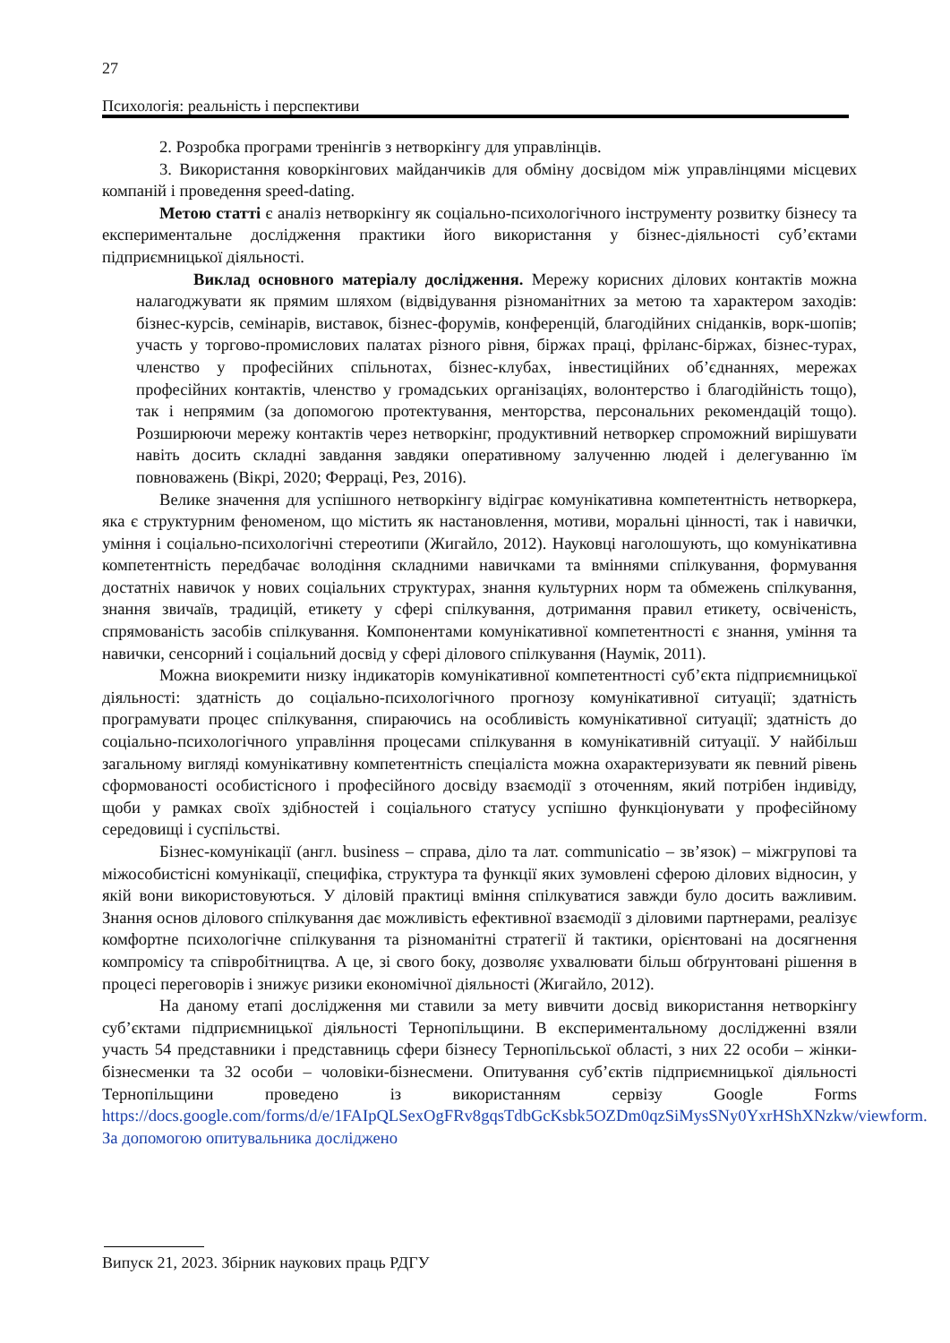27
Психологія: реальність і перспективи
2. Розробка програми тренінгів з нетворкінгу для управлінців.
3. Використання коворкінгових майданчиків для обміну досвідом між управлінцями місцевих компаній і проведення speed-dating.
Метою статті є аналіз нетворкінгу як соціально-психологічного інструменту розвитку бізнесу та експериментальне дослідження практики його використання у бізнес-діяльності суб’єктами підприємницької діяльності.
Виклад основного матеріалу дослідження. Мережу корисних ділових контактів можна налагоджувати як прямим шляхом (відвідування різноманітних за метою та характером заходів: бізнес-курсів, семінарів, виставок, бізнес-форумів, конференцій, благодійних сніданків, ворк-шопів; участь у торгово-промислових палатах різного рівня, біржах праці, фріланс-біржах, бізнес-турах, членство у професійних спільнотах, бізнес-клубах, інвестиційних об’єднаннях, мережах професійних контактів, членство у громадських організаціях, волонтерство і благодійність тощо), так і непрямим (за допомогою протектування, менторства, персональних рекомендацій тощо). Розширюючи мережу контактів через нетворкінг, продуктивний нетворкер спроможний вирішувати навіть досить складні завдання завдяки оперативному залученню людей і делегуванню їм повноважень (Вікрі, 2020; Ферраці, Рез, 2016).
Велике значення для успішного нетворкінгу відіграє комунікативна компетентність нетворкера, яка є структурним феноменом, що містить як настановлення, мотиви, моральні цінності, так і навички, уміння і соціально-психологічні стереотипи (Жигайло, 2012). Науковці наголошують, що комунікативна компетентність передбачає володіння складними навичками та вміннями спілкування, формування достатніх навичок у нових соціальних структурах, знання культурних норм та обмежень спілкування, знання звичаїв, традицій, етикету у сфері спілкування, дотримання правил етикету, освіченість, спрямованість засобів спілкування. Компонентами комунікативної компетентності є знання, уміння та навички, сенсорний і соціальний досвід у сфері ділового спілкування (Наумік, 2011).
Можна виокремити низку індикаторів комунікативної компетентності суб’єкта підприємницької діяльності: здатність до соціально-психологічного прогнозу комунікативної ситуації; здатність програмувати процес спілкування, спираючись на особливість комунікативної ситуації; здатність до соціально-психологічного управління процесами спілкування в комунікативній ситуації. У найбільш загальному вигляді комунікативну компетентність спеціаліста можна охарактеризувати як певний рівень сформованості особистісного і професійного досвіду взаємодії з оточенням, який потрібен індивіду, щоби у рамках своїх здібностей і соціального статусу успішно функціонувати у професійному середовищі і суспільстві.
Бізнес-комунікації (англ. business – справа, діло та лат. communicatio – зв’язок) – міжгрупові та міжособистісні комунікації, специфіка, структура та функції яких зумовлені сферою ділових відносин, у якій вони використовуються. У діловій практиці вміння спілкуватися завжди було досить важливим. Знання основ ділового спілкування дає можливість ефективної взаємодії з діловими партнерами, реалізує комфортне психологічне спілкування та різноманітні стратегії й тактики, орієнтовані на досягнення компромісу та співробітництва. А це, зі свого боку, дозволяє ухвалювати більш обґрунтовані рішення в процесі переговорів і знижує ризики економічної діяльності (Жигайло, 2012).
На даному етапі дослідження ми ставили за мету вивчити досвід використання нетворкінгу суб’єктами підприємницької діяльності Тернопільщини. В експериментальному дослідженні взяли участь 54 представники і представниць сфери бізнесу Тернопільської області, з них 22 особи – жінки-бізнесменки та 32 особи – чоловіки-бізнесмени. Опитування суб’єктів підприємницької діяльності Тернопільщини проведено із використанням сервізу Google Forms https://docs.google.com/forms/d/e/1FAIpQLSexOgFRv8gqsTdbGcKsbk5OZDm0qzSiMysSNy0YxrHShXNzkw/viewform. За допомогою опитувальника досліджено
Випуск 21, 2023. Збірник наукових праць РДГУ